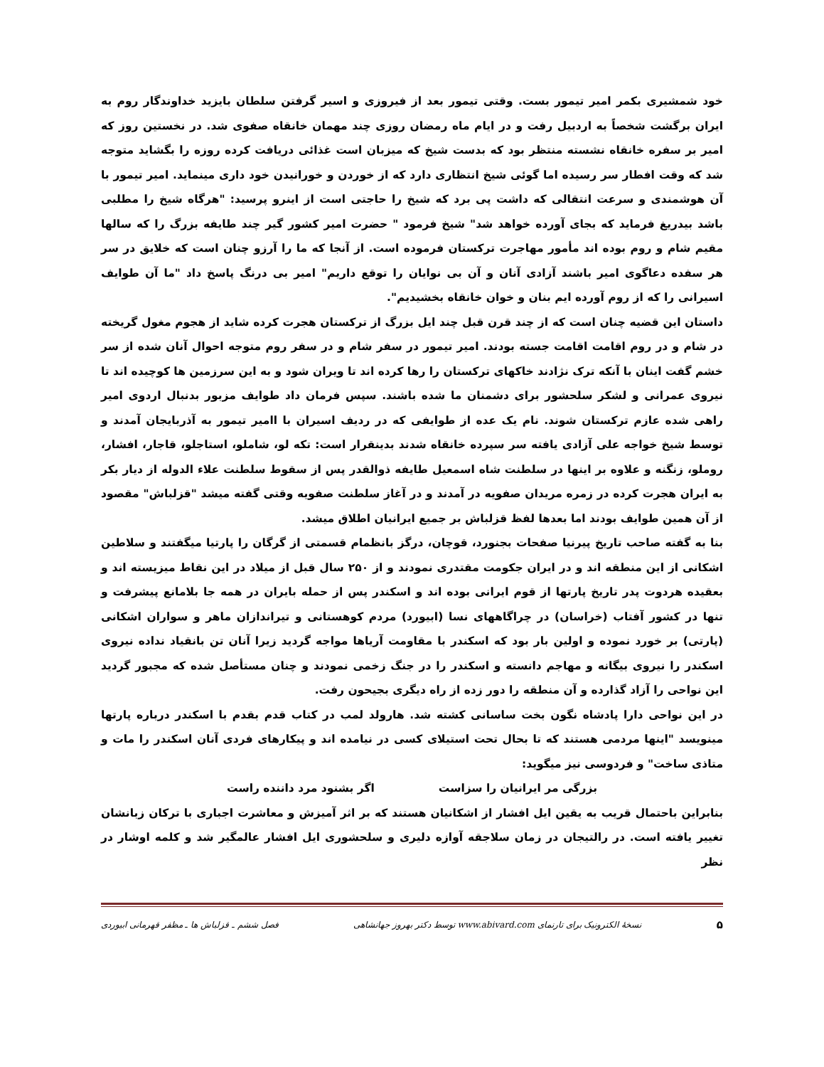خود شمشیری بکمر امیر تیمور بست. وقتی تیمور بعد از فیروزی و اسیر گرفتن سلطان بایزید خداوندگار روم به ایران برگشت شخصاً به اردبیل رفت و در ایام ماه رمضان روزی چند مهمان خانقاه صفوی شد. در نخستین روز که امیر بر سفره خانقاه نشسته منتظر بود که بدست شیخ که میزبان است غذائی دریافت کرده روزه را بگشاید متوجه شد که وقت افطار سر رسیده اما گوئی شیخ انتظاری دارد که از خوردن و خورانیدن خود داری مینماید. امیر تیمور با آن هوشمندی و سرعت انتقالی که داشت پی برد که شیخ را حاجتی است از اینرو پرسید: "هرگاه شیخ را مطلبی باشد بیدریغ فرماید که بجای آورده خواهد شد" شیخ فرمود " حضرت امیر کشور گیر چند طایفه بزرگ را که سالها مقیم شام و روم بوده اند مأمور مهاجرت ترکستان فرموده است. از آنجا که ما را آرزو چنان است که خلایق در سر هر سفده دعاگوی امیر باشند آزادی آنان و آن بی نوایان را توقع داریم" امیر بی درنگ پاسخ داد "ما آن طوایف اسیرانی را که از روم آورده ایم بنان و خوان خانقاه بخشیدیم".
داستان این قضیه چنان است که از چند قرن قبل چند ایل بزرگ از ترکستان هجرت کرده شاید از هجوم مغول گریخته در شام و در روم اقامت اقامت جسته بودند. امیر تیمور در سفر شام و در سفر روم متوجه احوال آنان شده از سر خشم گفت اینان با آنکه ترک نژادند خاکهای ترکستان را رها کرده اند تا ویران شود و به این سرزمین ها کوچیده اند تا نیروی عمرانی و لشکر سلحشور برای دشمنان ما شده باشند. سپس فرمان داد طوایف مزبور بدنبال اردوی امیر راهی شده عازم ترکستان شوند. نام یک عده از طوایفی که در ردیف اسیران با اامیر تیمور به آذربایجان آمدند و توسط شیخ خواجه علی آزادی یافته سر سپرده خانقاه شدند بدینقرار است: تکه لو، شاملو، استاجلو، قاجار، افشار، روملو، زنگنه و علاوه بر اینها در سلطنت شاه اسمعیل طایفه ذوالقدر پس از سقوط سلطنت علاء الدوله از دیار بکر به ایران هجرت کرده در زمره مریدان صفویه در آمدند و در آغاز سلطنت صفویه وقتی گفته میشد "قزلباش" مقصود از آن همین طوایف بودند اما بعدها لفظ قزلباش بر جمیع ایرانیان اطلاق میشد.
بنا به گفته صاحب تاریخ پیرنیا صفحات بجنورد، قوچان، درگز بانظمام قسمتی از گرگان را پارتیا میگفتند و سلاطین اشکانی از این منطقه اند و در ایران جکومت مقتدری نمودند و از ۲۵۰ سال قبل از میلاد در این نقاط میزیسته اند و بعقیده هردوت پدر تاریخ پارتها از قوم ایرانی بوده اند و اسکندر پس از حمله بایران در همه جا بلامانع پیشرفت و تنها در کشور آفتاب (خراسان) در چراگاههای نسا (ابیورد) مردم کوهستانی و تیراندازان ماهر و سواران اشکانی (پارتی) بر خورد نموده و اولین بار بود که اسکندر با مقاومت آریاها مواجه گردید زیرا آنان تن بانقیاد نداده نیروی اسکندر را نیروی بیگانه و مهاجم دانسته و اسکندر را در جنگ زخمی نمودند و چنان مستأصل شده که مجبور گردید این نواحی را آزاد گذارده و آن منطقه را دور زده از راه دیگری بجیحون رفت.
در این نواحی دارا پادشاه نگون بخت ساسانی کشته شد. هارولد لمب در کتاب قدم بقدم با اسکندر درباره پارتها مینویسد "اینها مردمی هستند که تا بحال تحت استیلای کسی در نیامده اند و پیکارهای فردی آنان اسکندر را مات و متاذی ساخت" و فردوسی نیز میگوید:
بزرگی مر ایرانیان را سزاست اگر بشنود مرد داننده راست
بنابراین باحتمال قریب به یقین ایل افشار از اشکانیان هستند که بر اثر آمیزش و معاشرت اجباری با ترکان زبانشان تغییر یافته است. در رالتیجان در زمان سلاجقه آوازه دلیری و سلحشوری ایل افشار عالمگیر شد و کلمه اوشار در نظر
۵ نسخهٔ الکترونیک برای تارنمای www.abivard.com توسط دکتر بهروز جهانشاهی فصل ششم ـ قزلباش ها ـ مظفر قهرمانی ابیوردی